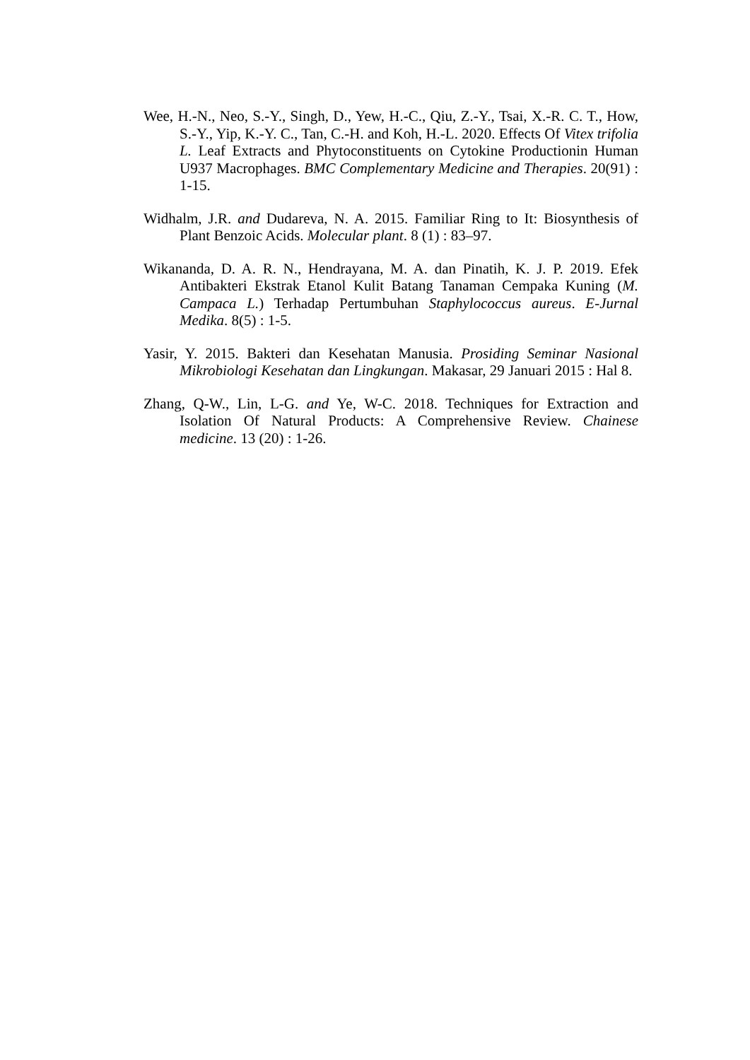Wee, H.-N., Neo, S.-Y., Singh, D., Yew, H.-C., Qiu, Z.-Y., Tsai, X.-R. C. T., How, S.-Y., Yip, K.-Y. C., Tan, C.-H. and Koh, H.-L. 2020. Effects Of Vitex trifolia L. Leaf Extracts and Phytoconstituents on Cytokine Productionin Human U937 Macrophages. BMC Complementary Medicine and Therapies. 20(91) : 1-15.
Widhalm, J.R. and Dudareva, N. A. 2015. Familiar Ring to It: Biosynthesis of Plant Benzoic Acids. Molecular plant. 8 (1) : 83–97.
Wikananda, D. A. R. N., Hendrayana, M. A. dan Pinatih, K. J. P. 2019. Efek Antibakteri Ekstrak Etanol Kulit Batang Tanaman Cempaka Kuning (M. Campaca L.) Terhadap Pertumbuhan Staphylococcus aureus. E-Jurnal Medika. 8(5) : 1-5.
Yasir, Y. 2015. Bakteri dan Kesehatan Manusia. Prosiding Seminar Nasional Mikrobiologi Kesehatan dan Lingkungan. Makasar, 29 Januari 2015 : Hal 8.
Zhang, Q-W., Lin, L-G. and Ye, W-C. 2018. Techniques for Extraction and Isolation Of Natural Products: A Comprehensive Review. Chainese medicine. 13 (20) : 1-26.